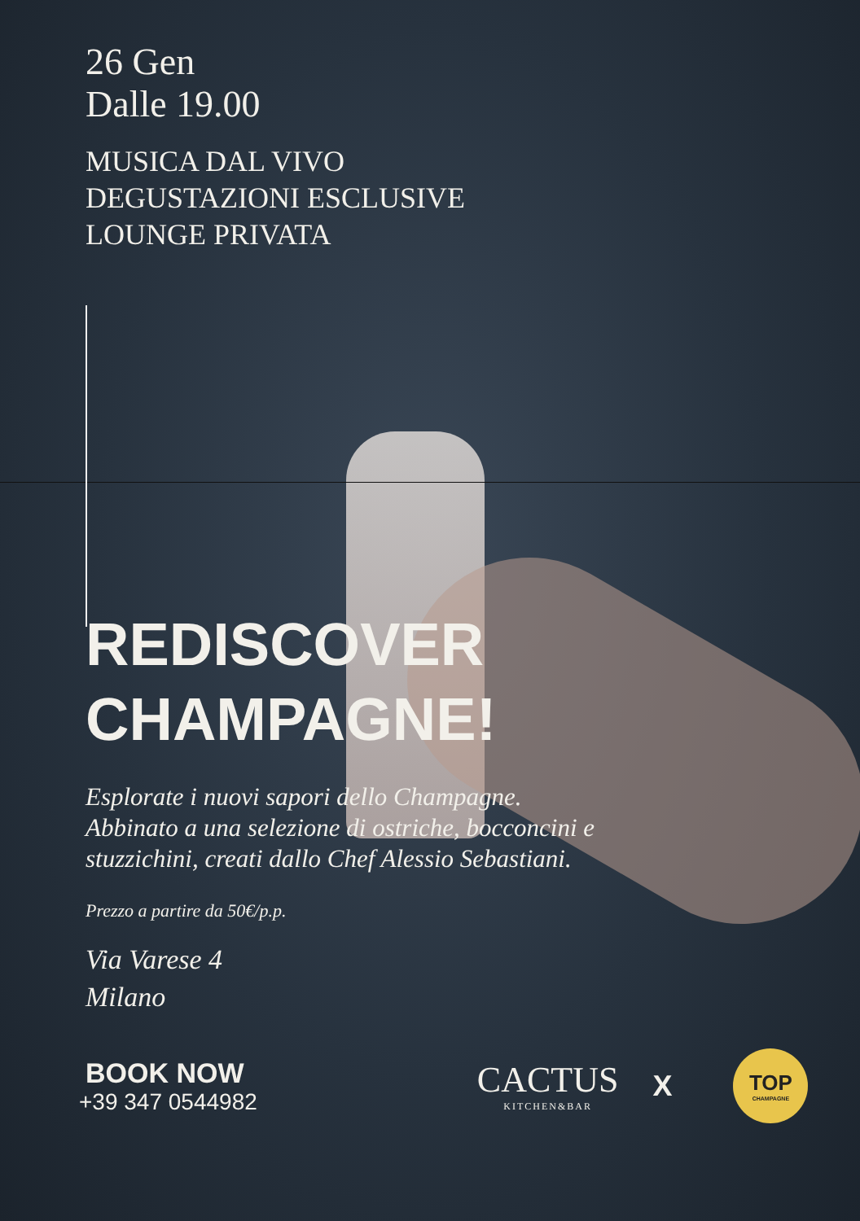26 Gen
Dalle 19.00
MUSICA DAL VIVO
DEGUSTAZIONI ESCLUSIVE
LOUNGE PRIVATA
REDISCOVER
CHAMPAGNE!
Esplorate i nuovi sapori dello Champagne.
Abbinato a una selezione di ostriche, bocconcini e
stuzzichini, creati dallo Chef Alessio Sebastiani.
Prezzo a partire da 50€/p.p.
Via Varese 4
Milano
BOOK NOW
+39 347 0544982
CACTUS
KITCHEN&BAR
X
TOP
CHAMPAGNE